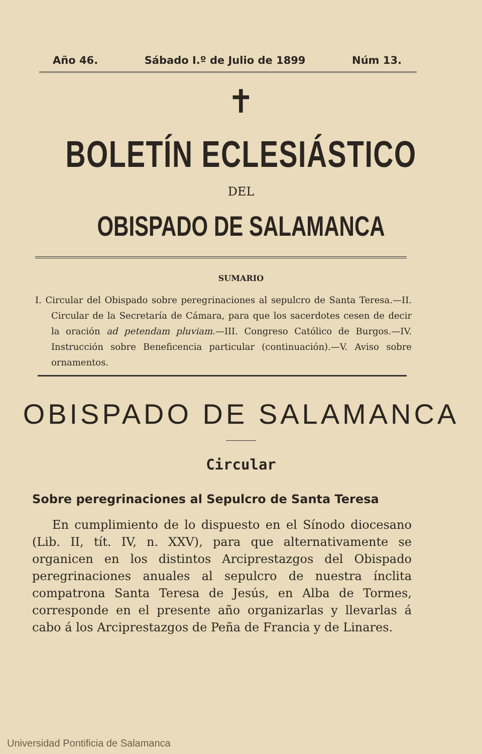Año 46. Sábado I.º de Julio de 1899 Núm 13.
✝
BOLETÍN ECLESIÁSTICO
DEL
OBISPADO DE SALAMANCA
SUMARIO
I. Circular del Obispado sobre peregrinaciones al sepulcro de Santa Teresa.—II. Circular de la Secretaría de Cámara, para que los sacerdotes cesen de decir la oración ad petendam pluviam.—III. Congreso Católico de Burgos.—IV. Instrucción sobre Beneficencia particular (continuación).—V. Aviso sobre ornamentos.
OBISPADO DE SALAMANCA
Circular
Sobre peregrinaciones al Sepulcro de Santa Teresa
En cumplimiento de lo dispuesto en el Sínodo diocesano (Lib. II, tít. IV, n. XXV), para que alternativamente se organicen en los distintos Arciprestazgos del Obispado peregrinaciones anuales al sepulcro de nuestra ínclita compatrona Santa Teresa de Jesús, en Alba de Tormes, corresponde en el presente año organizarlas y llevarlas á cabo á los Arciprestazgos de Peña de Francia y de Linares.
Universidad Pontificia de Salamanca